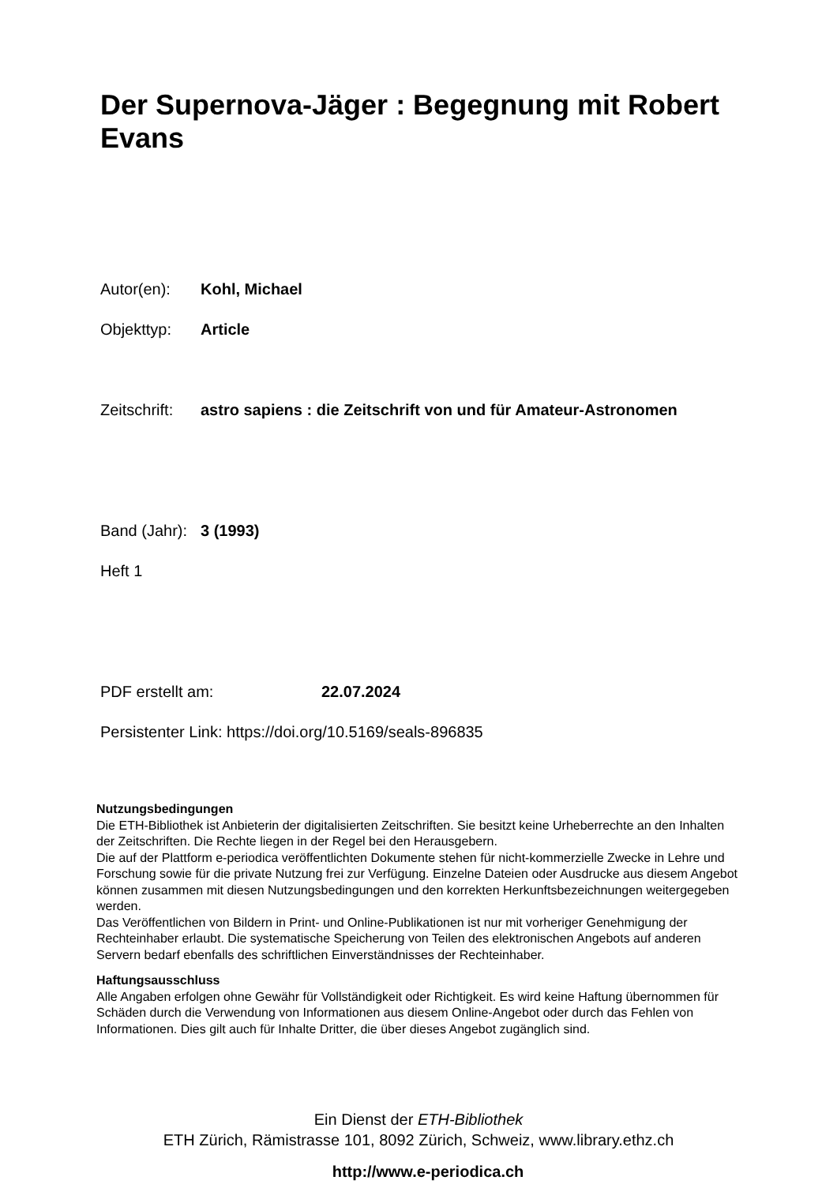Der Supernova-Jäger : Begegnung mit Robert Evans
Autor(en): Kohl, Michael
Objekttyp: Article
Zeitschrift: astro sapiens : die Zeitschrift von und für Amateur-Astronomen
Band (Jahr): 3 (1993)
Heft 1
PDF erstellt am: 22.07.2024
Persistenter Link: https://doi.org/10.5169/seals-896835
Nutzungsbedingungen
Die ETH-Bibliothek ist Anbieterin der digitalisierten Zeitschriften. Sie besitzt keine Urheberrechte an den Inhalten der Zeitschriften. Die Rechte liegen in der Regel bei den Herausgebern.
Die auf der Plattform e-periodica veröffentlichten Dokumente stehen für nicht-kommerzielle Zwecke in Lehre und Forschung sowie für die private Nutzung frei zur Verfügung. Einzelne Dateien oder Ausdrucke aus diesem Angebot können zusammen mit diesen Nutzungsbedingungen und den korrekten Herkunftsbezeichnungen weitergegeben werden.
Das Veröffentlichen von Bildern in Print- und Online-Publikationen ist nur mit vorheriger Genehmigung der Rechteinhaber erlaubt. Die systematische Speicherung von Teilen des elektronischen Angebots auf anderen Servern bedarf ebenfalls des schriftlichen Einverständnisses der Rechteinhaber.
Haftungsausschluss
Alle Angaben erfolgen ohne Gewähr für Vollständigkeit oder Richtigkeit. Es wird keine Haftung übernommen für Schäden durch die Verwendung von Informationen aus diesem Online-Angebot oder durch das Fehlen von Informationen. Dies gilt auch für Inhalte Dritter, die über dieses Angebot zugänglich sind.
Ein Dienst der ETH-Bibliothek
ETH Zürich, Rämistrasse 101, 8092 Zürich, Schweiz, www.library.ethz.ch
http://www.e-periodica.ch